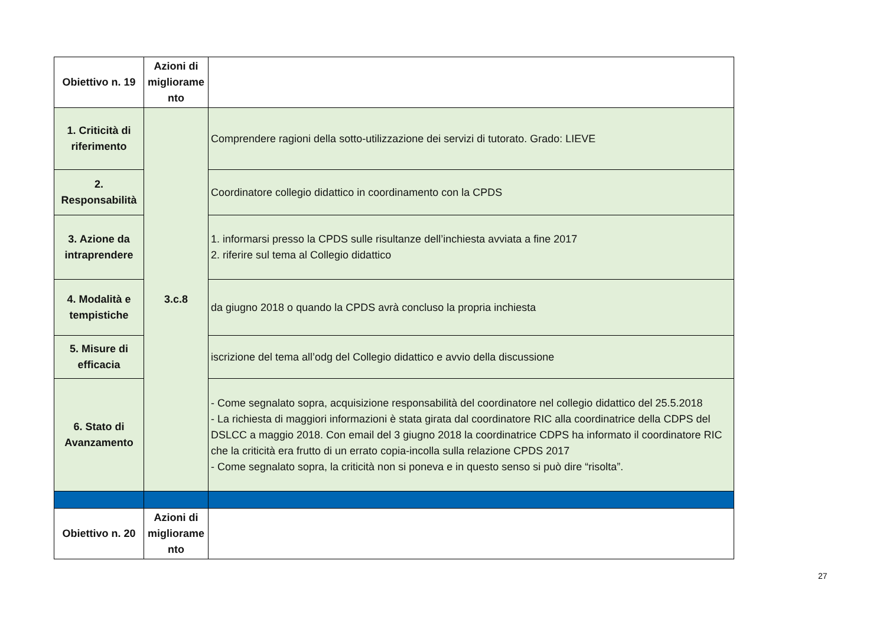| Obiettivo n. 19 | Azioni di migliorame nto | |
| 1. Criticità di riferimento | 3.c.8 | Comprendere ragioni della sotto-utilizzazione dei servizi di tutorato. Grado: LIEVE |
| 2. Responsabilità | | Coordinatore collegio didattico in coordinamento con la CPDS |
| 3. Azione da intraprendere | | 1. informarsi presso la CPDS sulle risultanze dell’inchiesta avviata a fine 2017 2. riferire sul tema al Collegio didattico |
| 4. Modalità e tempistiche | | da giugno 2018 o quando la CPDS avrà concluso la propria inchiesta |
| 5. Misure di efficacia | | iscrizione del tema all’odg del Collegio didattico e avvio della discussione |
| 6. Stato di Avanzamento | | - Come segnalato sopra, acquisizione responsabilità del coordinatore nel collegio didattico del 25.5.2018 - La richiesta di maggiori informazioni è stata girata dal coordinatore RIC alla coordinatrice della CDPS del DSLCC a maggio 2018. Con email del 3 giugno 2018 la coordinatrice CDPS ha informato il coordinatore RIC che la criticità era frutto di un errato copia-incolla sulla relazione CPDS 2017 - Come segnalato sopra, la criticità non si poneva e in questo senso si può dire “risolta”. |
| Obiettivo n. 20 | Azioni di migliorame nto | |
27